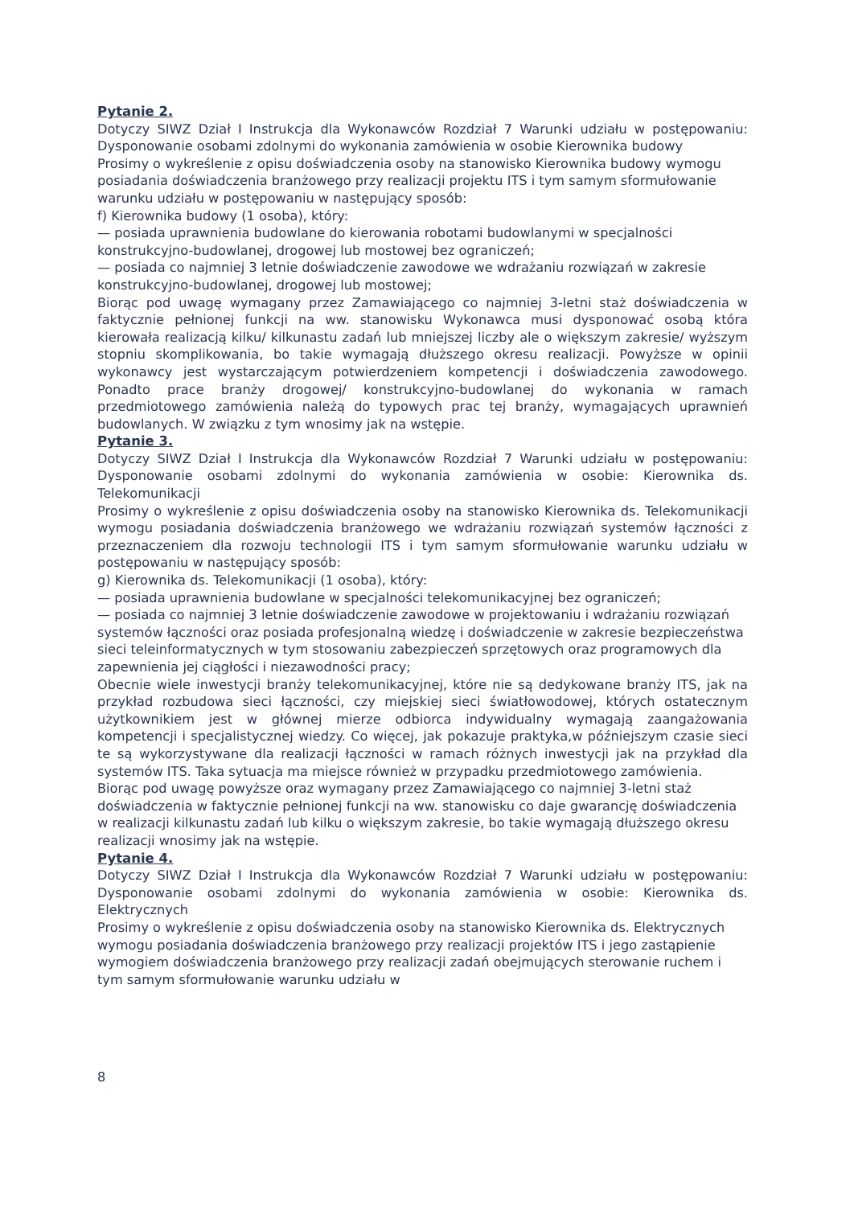Pytanie 2.
Dotyczy SIWZ Dział I Instrukcja dla Wykonawców Rozdział 7 Warunki udziału w postępowaniu: Dysponowanie osobami zdolnymi do wykonania zamówienia w osobie Kierownika budowy
Prosimy o wykreślenie z opisu doświadczenia osoby na stanowisko Kierownika budowy wymogu posiadania doświadczenia branżowego przy realizacji projektu ITS i tym samym sformułowanie warunku udziału w postępowaniu w następujący sposób:
f) Kierownika budowy (1 osoba), który:
— posiada uprawnienia budowlane do kierowania robotami budowlanymi w specjalności konstrukcyjno-budowlanej, drogowej lub mostowej bez ograniczeń;
— posiada co najmniej 3 letnie doświadczenie zawodowe we wdrażaniu rozwiązań w zakresie konstrukcyjno-budowlanej, drogowej lub mostowej;
Biorąc pod uwagę wymagany przez Zamawiającego co najmniej 3-letni staż doświadczenia w faktycznie pełnionej funkcji na ww. stanowisku Wykonawca musi dysponować osobą która kierowała realizacją kilku/ kilkunastu zadań lub mniejszej liczby ale o większym zakresie/ wyższym stopniu skomplikowania, bo takie wymagają dłuższego okresu realizacji. Powyższe w opinii wykonawcy jest wystarczającym potwierdzeniem kompetencji i doświadczenia zawodowego. Ponadto prace branży drogowej/ konstrukcyjno-budowlanej do wykonania w ramach przedmiotowego zamówienia należą do typowych prac tej branży, wymagających uprawnień budowlanych. W związku z tym wnosimy jak na wstępie.
Pytanie 3.
Dotyczy SIWZ Dział I Instrukcja dla Wykonawców Rozdział 7 Warunki udziału w postępowaniu: Dysponowanie osobami zdolnymi do wykonania zamówienia w osobie: Kierownika ds. Telekomunikacji
Prosimy o wykreślenie z opisu doświadczenia osoby na stanowisko Kierownika ds. Telekomunikacji wymogu posiadania doświadczenia branżowego we wdrażaniu rozwiązań systemów łączności z przeznaczeniem dla rozwoju technologii ITS i tym samym sformułowanie warunku udziału w postępowaniu w następujący sposób:
g) Kierownika ds. Telekomunikacji (1 osoba), który:
— posiada uprawnienia budowlane w specjalności telekomunikacyjnej bez ograniczeń;
— posiada co najmniej 3 letnie doświadczenie zawodowe w projektowaniu i wdrażaniu rozwiązań systemów łączności oraz posiada profesjonalną wiedzę i doświadczenie w zakresie bezpieczeństwa sieci teleinformatycznych w tym stosowaniu zabezpieczeń sprzętowych oraz programowych dla zapewnienia jej ciągłości i niezawodności pracy;
Obecnie wiele inwestycji branży telekomunikacyjnej, które nie są dedykowane branży ITS, jak na przykład rozbudowa sieci łączności, czy miejskiej sieci światłowodowej, których ostatecznym użytkownikiem jest w głównej mierze odbiorca indywidualny wymagają zaangażowania kompetencji i specjalistycznej wiedzy. Co więcej, jak pokazuje praktyka,w późniejszym czasie sieci te są wykorzystywane dla realizacji łączności w ramach różnych inwestycji jak na przykład dla systemów ITS. Taka sytuacja ma miejsce również w przypadku przedmiotowego zamówienia.
Biorąc pod uwagę powyższe oraz wymagany przez Zamawiającego co najmniej 3-letni staż doświadczenia w faktycznie pełnionej funkcji na ww. stanowisku co daje gwarancję doświadczenia w realizacji kilkunastu zadań lub kilku o większym zakresie, bo takie wymagają dłuższego okresu realizacji wnosimy jak na wstępie.
Pytanie 4.
Dotyczy SIWZ Dział I Instrukcja dla Wykonawców Rozdział 7 Warunki udziału w postępowaniu: Dysponowanie osobami zdolnymi do wykonania zamówienia w osobie: Kierownika ds. Elektrycznych
Prosimy o wykreślenie z opisu doświadczenia osoby na stanowisko Kierownika ds. Elektrycznych wymogu posiadania doświadczenia branżowego przy realizacji projektów ITS i jego zastąpienie wymogiem doświadczenia branżowego przy realizacji zadań obejmujących sterowanie ruchem i tym samym sformułowanie warunku udziału w
8